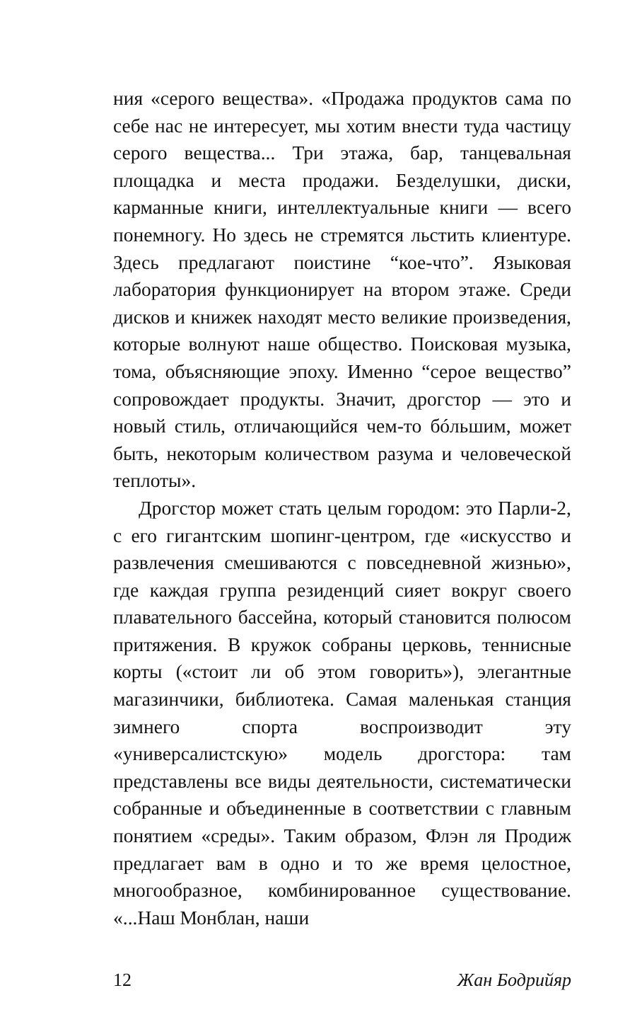ния «серого вещества». «Продажа продуктов сама по себе нас не интересует, мы хотим внести туда частицу серого вещества... Три этажа, бар, танцевальная площадка и места продажи. Безделушки, диски, карманные книги, интеллектуальные книги — всего понемногу. Но здесь не стремятся льстить клиентуре. Здесь предлагают поистине “кое-что”. Языковая лаборатория функционирует на втором этаже. Среди дисков и книжек находят место великие произведения, которые волнуют наше общество. Поисковая музыка, тома, объясняющие эпоху. Именно “серое вещество” сопровождает продукты. Значит, дрогстор — это и новый стиль, отличающийся чем-то бóльшим, может быть, некоторым количеством разума и человеческой теплоты».
Дрогстор может стать целым городом: это Парли-2, с его гигантским шопинг-центром, где «искусство и развлечения смешиваются с повседневной жизнью», где каждая группа резиденций сияет вокруг своего плавательного бассейна, который становится полюсом притяжения. В кружок собраны церковь, теннисные корты («стоит ли об этом говорить»), элегантные магазинчики, библиотека. Самая маленькая станция зимнего спорта воспроизводит эту «универсалистскую» модель дрогстора: там представлены все виды деятельности, систематически собранные и объединенные в соответствии с главным понятием «среды». Таким образом, Флэн ля Продиж предлагает вам в одно и то же время целостное, многообразное, комбинированное существование. «...Наш Монблан, наши
12 Жан Бодрийяр